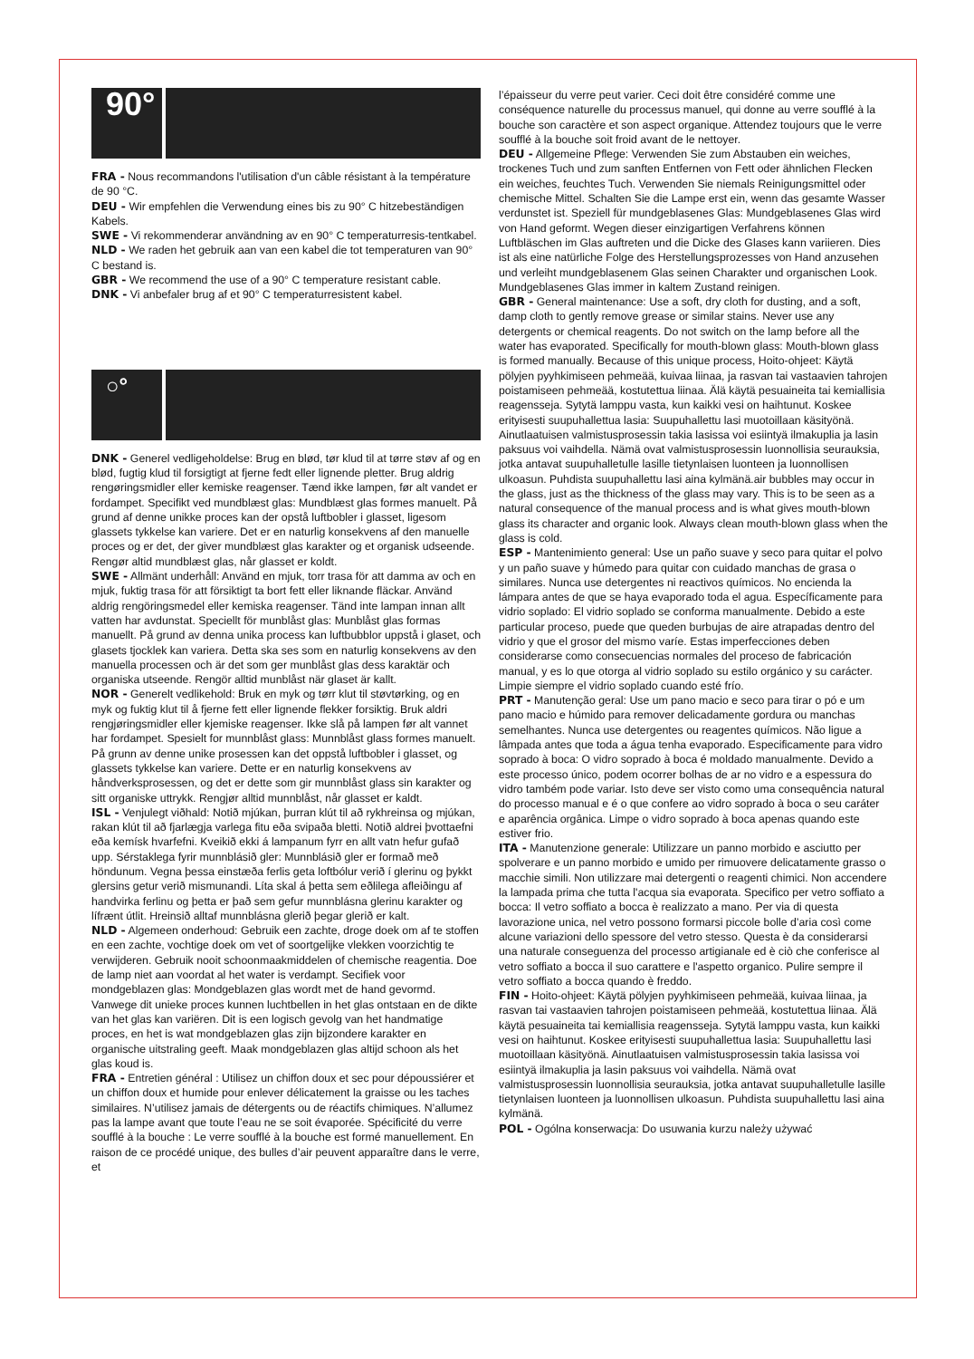90°
FRA - Nous recommandons l'utilisation d'un câble résistant à la température de 90 °C.
DEU - Wir empfehlen die Verwendung eines bis zu 90° C hitzebeständigen Kabels.
SWE - Vi rekommenderar användning av en 90° C temperaturresis-tentkabel.
NLD - We raden het gebruik aan van een kabel die tot temperaturen van 90° C bestand is.
GBR - We recommend the use of a 90° C temperature resistant cable.
DNK - Vi anbefaler brug af et 90° C temperaturresistent kabel.
○°
DNK - Generel vedligeholdelse: Brug en blød, tør klud til at tørre støv af og en blød, fugtig klud til forsigtigt at fjerne fedt eller lignende pletter. Brug aldrig rengøringsmidler eller kemiske reagenser. Tænd ikke lampen, før alt vandet er fordampet. Specifikt ved mundblæst glas: Mundblæst glas formes manuelt. På grund af denne unikke proces kan der opstå luftbobler i glasset, ligesom glassets tykkelse kan variere. Det er en naturlig konsekvens af den manuelle proces og er det, der giver mundblæst glas karakter og et organisk udseende. Rengør altid mundblæst glas, når glasset er koldt.
SWE - Allmänt underhåll: Använd en mjuk, torr trasa för att damma av och en mjuk, fuktig trasa för att försiktigt ta bort fett eller liknande fläckar. Använd aldrig rengöringsmedel eller kemiska reagenser. Tänd inte lampan innan allt vatten har avdunstat. Speciellt för munblåst glas: Munblåst glas formas manuellt. På grund av denna unika process kan luftbubblor uppstå i glaset, och glasets tjocklek kan variera. Detta ska ses som en naturlig konsekvens av den manuella processen och är det som ger munblåst glas dess karaktär och organiska utseende. Rengör alltid munblåst när glaset är kallt.
NOR - Generelt vedlikehold: Bruk en myk og tørr klut til støvtørking, og en myk og fuktig klut til å fjerne fett eller lignende flekker forsiktig. Bruk aldri rengjøringsmidler eller kjemiske reagenser. Ikke slå på lampen før alt vannet har fordampet. Spesielt for munnblåst glass: Munnblåst glass formes manuelt. På grunn av denne unike prosessen kan det oppstå luftbobler i glasset, og glassets tykkelse kan variere. Dette er en naturlig konsekvens av håndverksprosessen, og det er dette som gir munnblåst glass sin karakter og sitt organiske uttrykk. Rengjør alltid munnblåst, når glasset er kaldt.
ISL - Venjulegt viðhald: Notið mjúkan, þurran klút til að rykhreinsa og mjúkan, rakan klút til að fjarlægja varlega fitu eða svipaða bletti. Notið aldrei þvottaefni eða kemísk hvarfefni. Kveikið ekki á lampanum fyrr en allt vatn hefur gufað upp. Sérstaklega fyrir munnblásið gler: Munnblásið gler er formað með höndunum. Vegna þessa einstæða ferlis geta loftbólur verið í glerinu og þykkt glersins getur verið mismunandi. Líta skal á þetta sem eðlilega afleiðingu af handvirka ferlinu og þetta er það sem gefur munnblásna glerinu karakter og lífrænt útlit. Hreinsið alltaf munnblásna glerið þegar glerið er kalt.
NLD - Algemeen onderhoud: Gebruik een zachte, droge doek om af te stoffen en een zachte, vochtige doek om vet of soortgelijke vlekken voorzichtig te verwijderen. Gebruik nooit schoonmaakmiddelen of chemische reagentia. Doe de lamp niet aan voordat al het water is verdampt. Secifiek voor mondgeblazen glas: Mondgeblazen glas wordt met de hand gevormd. Vanwege dit unieke proces kunnen luchtbellen in het glas ontstaan en de dikte van het glas kan variëren. Dit is een logisch gevolg van het handmatige proces, en het is wat mondgeblazen glas zijn bijzondere karakter en organische uitstraling geeft. Maak mondgeblazen glas altijd schoon als het glas koud is.
FRA - Entretien général : Utilisez un chiffon doux et sec pour dépoussiérer et un chiffon doux et humide pour enlever délicatement la graisse ou les taches similaires. N’utilisez jamais de détergents ou de réactifs chimiques. N’allumez pas la lampe avant que toute l’eau ne se soit évaporée. Spécificité du verre soufflé à la bouche : Le verre soufflé à la bouche est formé manuellement. En raison de ce procédé unique, des bulles d’air peuvent apparaître dans le verre, et
l’épaisseur du verre peut varier. Ceci doit être considéré comme une conséquence naturelle du processus manuel, qui donne au verre soufflé à la bouche son caractère et son aspect organique. Attendez toujours que le verre soufflé à la bouche soit froid avant de le nettoyer.
DEU - Allgemeine Pflege: Verwenden Sie zum Abstauben ein weiches, trockenes Tuch und zum sanften Entfernen von Fett oder ähnlichen Flecken ein weiches, feuchtes Tuch. Verwenden Sie niemals Reinigungsmittel oder chemische Mittel. Schalten Sie die Lampe erst ein, wenn das gesamte Wasser verdunstet ist. Speziell für mundgeblasenes Glas: Mundgeblasenes Glas wird von Hand geformt. Wegen dieser einzigartigen Verfahrens können Luftbläschen im Glas auftreten und die Dicke des Glases kann variieren. Dies ist als eine natürliche Folge des Herstellungsprozesses von Hand anzusehen und verleiht mundgeblasenem Glas seinen Charakter und organischen Look. Mundgeblasenes Glas immer in kaltem Zustand reinigen.
GBR - General maintenance: Use a soft, dry cloth for dusting, and a soft, damp cloth to gently remove grease or similar stains. Never use any detergents or chemical reagents. Do not switch on the lamp before all the water has evaporated. Specifically for mouth-blown glass: Mouth-blown glass is formed manually. Because of this unique process, Hoito-ohjeet: Käytä pölyjen pyyhkimiseen pehmeää, kuivaa liinaa, ja rasvan tai vastaavien tahrojen poistamiseen pehmeää, kostutettua liinaa. Älä käytä pesuaineita tai kemiallisia reagensseja. Sytytä lamppu vasta, kun kaikki vesi on haihtunut. Koskee erityisesti suupuhallettua lasia: Suupuhallettu lasi muotoillaan käsityönä. Ainutlaatuisen valmistusprosessin takia lasissa voi esiintyä ilmakuplia ja lasin paksuus voi vaihdella. Nämä ovat valmistusprosessin luonnollisia seurauksia, jotka antavat suupuhalletulle lasille tietynlaisen luonteen ja luonnollisen ulkoasun. Puhdista suupuhallettu lasi aina kylmänä.air bubbles may occur in the glass, just as the thickness of the glass may vary. This is to be seen as a natural consequence of the manual process and is what gives mouth-blown glass its character and organic look. Always clean mouth-blown glass when the glass is cold.
ESP - Mantenimiento general: Use un paño suave y seco para quitar el polvo y un paño suave y húmedo para quitar con cuidado manchas de grasa o similares. Nunca use detergentes ni reactivos químicos. No encienda la lámpara antes de que se haya evaporado toda el agua. Específicamente para vidrio soplado: El vidrio soplado se conforma manualmente. Debido a este particular proceso, puede que queden burbujas de aire atrapadas dentro del vidrio y que el grosor del mismo varíe. Estas imperfecciones deben considerarse como consecuencias normales del proceso de fabricación manual, y es lo que otorga al vidrio soplado su estilo orgánico y su carácter. Limpie siempre el vidrio soplado cuando esté frío.
PRT - Manutenção geral: Use um pano macio e seco para tirar o pó e um pano macio e húmido para remover delicadamente gordura ou manchas semelhantes. Nunca use detergentes ou reagentes químicos. Não ligue a lâmpada antes que toda a água tenha evaporado. Especificamente para vidro soprado à boca: O vidro soprado à boca é moldado manualmente. Devido a este processo único, podem ocorrer bolhas de ar no vidro e a espessura do vidro também pode variar. Isto deve ser visto como uma consequência natural do processo manual e é o que confere ao vidro soprado à boca o seu caráter e aparência orgânica. Limpe o vidro soprado à boca apenas quando este estiver frio.
ITA - Manutenzione generale: Utilizzare un panno morbido e asciutto per spolverare e un panno morbido e umido per rimuovere delicatamente grasso o macchie simili. Non utilizzare mai detergenti o reagenti chimici. Non accendere la lampada prima che tutta l'acqua sia evaporata. Specifico per vetro soffiato a bocca: Il vetro soffiato a bocca è realizzato a mano. Per via di questa lavorazione unica, nel vetro possono formarsi piccole bolle d’aria così come alcune variazioni dello spessore del vetro stesso. Questa è da considerarsi una naturale conseguenza del processo artigianale ed è ciò che conferisce al vetro soffiato a bocca il suo carattere e l'aspetto organico. Pulire sempre il vetro soffiato a bocca quando è freddo.
FIN - Hoito-ohjeet: Käytä pölyjen pyyhkimiseen pehmeää, kuivaa liinaa, ja rasvan tai vastaavien tahrojen poistamiseen pehmeää, kostutettua liinaa. Älä käytä pesuaineita tai kemiallisia reagensseja. Sytytä lamppu vasta, kun kaikki vesi on haihtunut. Koskee erityisesti suupuhallettua lasia: Suupuhallettu lasi muotoillaan käsityönä. Ainutlaatuisen valmistusprosessin takia lasissa voi esiintyä ilmakuplia ja lasin paksuus voi vaihdella. Nämä ovat valmistusprosessin luonnollisia seurauksia, jotka antavat suupuhalletulle lasille tietynlaisen luonteen ja luonnollisen ulkoasun. Puhdista suupuhallettu lasi aina kylmänä.
POL - Ogólna konserwacja: Do usuwania kurzu należy używać